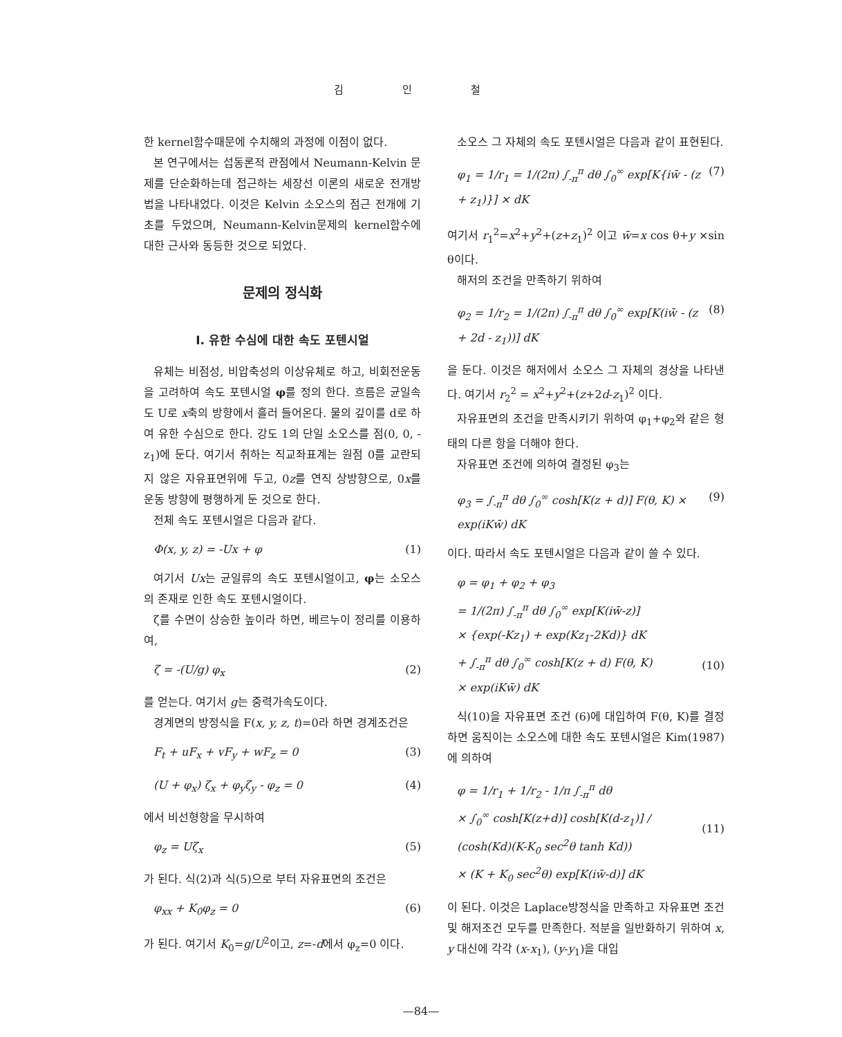김 인 철
한 kernel함수때문에 수치해의 과정에 이점이 없다.
본 연구에서는 섭동론적 관점에서 Neumann-Kelvin 문제를 단순화하는데 접근하는 세장선 이론의 새로운 전개방법을 나타내었다. 이것은 Kelvin 소오스의 점근 전개에 기초를 두었으며, Neumann-Kelvin문제의 kernel함수에 대한 근사와 동등한 것으로 되었다.
문제의 정식화
I. 유한 수심에 대한 속도 포텐시얼
유체는 비점성, 비압축성의 이상유체로 하고, 비회전운동을 고려하여 속도 포텐시얼 φ를 정의 한다. 흐름은 균일속도 U로 x축의 방향에서 흘러 들어온다. 물의 깊이를 d로 하여 유한 수심으로 한다. 강도 1의 단일 소오스를 점(0, 0, -z<sub>1</sub>)에 둔다. 여기서 취하는 직교좌표계는 원점 0를 교란되지 않은 자유표면위에 두고, 0z를 연직 상방향으로, 0x를 운동 방향에 평행하게 둔 것으로 한다.
전체 속도 포텐시얼은 다음과 같다.
Φ(x, y, z) = -Ux + φ (1)
여기서 Ux는 균일류의 속도 포텐시얼이고, φ는 소오스의 존재로 인한 속도 포텐시얼이다.
ζ를 수면이 상승한 높이라 하면, 베르누이 정리를 이용하여,
ζ = -(U/g) φ<sub>x</sub> (2)
를 얻는다. 여기서 g는 중력가속도이다.
경계면의 방정식을 F(x, y, z, t)=0라 하면 경계조건은
F<sub>t</sub> + uF<sub>x</sub> + vF<sub>y</sub> + wF<sub>z</sub> = 0 (3)
(U + φ<sub>x</sub>) ζ<sub>x</sub> + φ<sub>y</sub>ζ<sub>y</sub> - φ<sub>z</sub> = 0 (4)
에서 비선형항을 무시하여
φ<sub>z</sub> = Uζ<sub>x</sub> (5)
가 된다. 식(2)과 식(5)으로 부터 자유표면의 조건은
φ<sub>xx</sub> + K<sub>0</sub>φ<sub>z</sub> = 0 (6)
가 된다. 여기서 K<sub>0</sub>=g/U<sup>2</sup>이고, z=-d에서 φ<sub>z</sub>=0 이다.
소오스 그 자체의 속도 포텐시얼은 다음과 같이 표현된다.
φ<sub>1</sub> = 1/r<sub>1</sub> = 1/(2π) ∫<sub>-π</sub><sup>π</sup> dθ ∫<sub>0</sub><sup>∞</sup> exp[K{iw̄ - (z + z<sub>1</sub>)}] × dK (7)
여기서 r<sub>1</sub><sup>2</sup>=x<sup>2</sup>+y<sup>2</sup>+(z+z<sub>1</sub>)<sup>2</sup> 이고 w̄=x cos θ+y ×sin θ이다.
해저의 조건을 만족하기 위하여
φ<sub>2</sub> = 1/r<sub>2</sub> = 1/(2π) ∫<sub>-π</sub><sup>π</sup> dθ ∫<sub>0</sub><sup>∞</sup> exp[K(iw̄ - (z + 2d - z<sub>1</sub>))] dK (8)
을 둔다. 이것은 해저에서 소오스 그 자체의 경상을 나타낸다. 여기서 r<sub>2</sub><sup>2</sup> = x<sup>2</sup>+y<sup>2</sup>+(z+2d-z<sub>1</sub>)<sup>2</sup> 이다.
자유표면의 조건을 만족시키기 위하여 φ<sub>1</sub>+φ<sub>2</sub>와 같은 형태의 다른 항을 더해야 한다.
자유표면 조건에 의하여 결정된 φ<sub>3</sub>는
φ<sub>3</sub> = ∫<sub>-π</sub><sup>π</sup> dθ ∫<sub>0</sub><sup>∞</sup> cosh[K(z + d)] F(θ, K) × exp(iKw̄) dK (9)
이다. 따라서 속도 포텐시얼은 다음과 같이 쓸 수 있다.
φ = φ<sub>1</sub> + φ<sub>2</sub> + φ<sub>3</sub>
= 1/(2π) ∫<sub>-π</sub><sup>π</sup> dθ ∫<sub>0</sub><sup>∞</sup> exp[K(iw̄-z)]
× {exp(-Kz<sub>1</sub>) + exp(Kz<sub>1</sub>-2Kd)} dK
+ ∫<sub>-π</sub><sup>π</sup> dθ ∫<sub>0</sub><sup>∞</sup> cosh[K(z + d) F(θ, K)
× exp(iKw̄) dK
(10)
식(10)을 자유표면 조건 (6)에 대입하여 F(θ, K)를 결정하면 움직이는 소오스에 대한 속도 포텐시얼은 Kim(1987)에 의하여
φ = 1/r<sub>1</sub> + 1/r<sub>2</sub> - 1/π ∫<sub>-π</sub><sup>π</sup> dθ
× ∫<sub>0</sub><sup>∞</sup> cosh[K(z+d)] cosh[K(d-z<sub>1</sub>)] / (cosh(Kd)(K-K<sub>0</sub> sec<sup>2</sup>θ tanh Kd))
× (K + K<sub>0</sub> sec<sup>2</sup>θ) exp[K(iw̄-d)] dK
(11)
이 된다. 이것은 Laplace방정식을 만족하고 자유표면 조건 및 해저조건 모두를 만족한다. 적분을 일반화하기 위하여 x, y 대신에 각각 (x-x<sub>1</sub>), (y-y<sub>1</sub>)을 대입
—84—